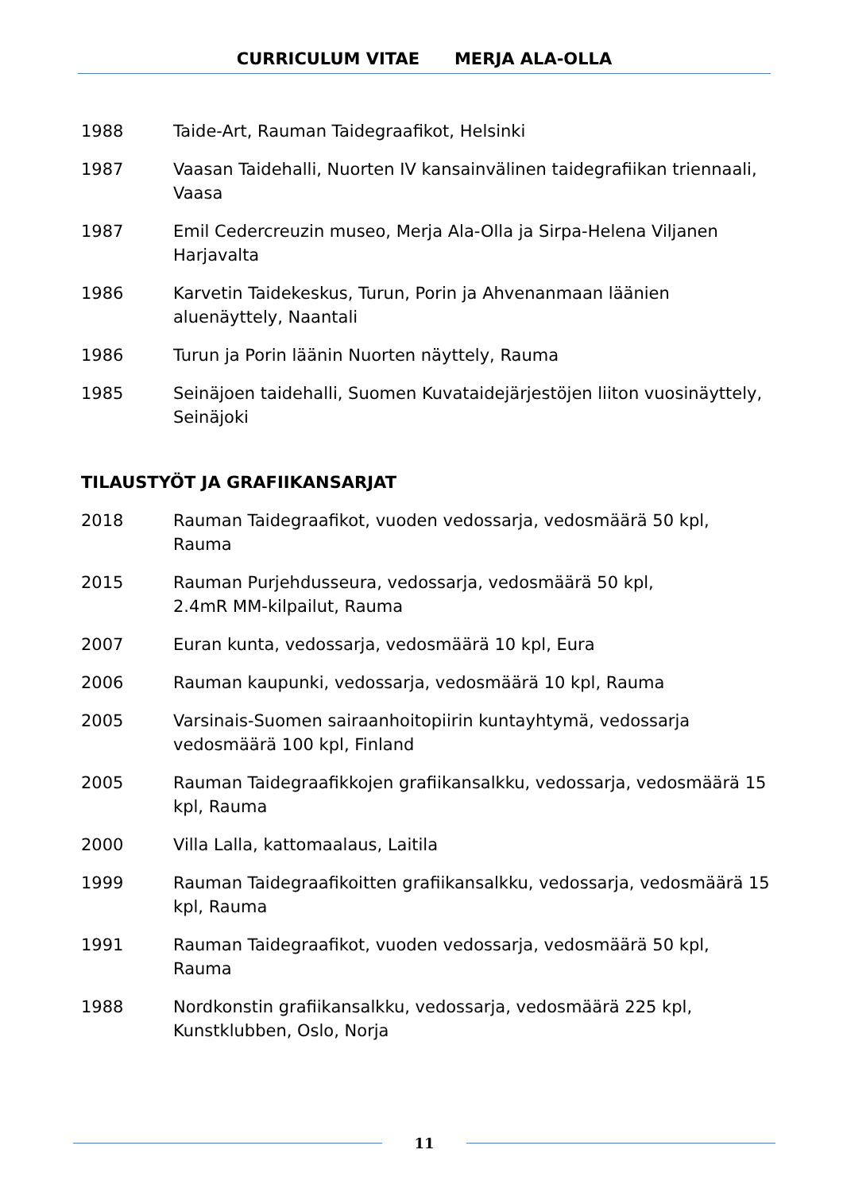CURRICULUM VITAE MERJA ALA-OLLA
1988 Taide-Art, Rauman Taidegraafikot, Helsinki
1987 Vaasan Taidehalli, Nuorten IV kansainvälinen taidegrafiikan triennaali, Vaasa
1987 Emil Cedercreuzin museo, Merja Ala-Olla ja Sirpa-Helena Viljanen Harjavalta
1986 Karvetin Taidekeskus, Turun, Porin ja Ahvenanmaan läänien aluenäyttely, Naantali
1986 Turun ja Porin läänin Nuorten näyttely, Rauma
1985 Seinäjoen taidehalli, Suomen Kuvataidejärjestöjen liiton vuosinäyttely, Seinäjoki
TILAUSTYÖT JA GRAFIIKANSARJAT
2018 Rauman Taidegraafikot, vuoden vedossarja, vedosmäärä 50 kpl, Rauma
2015 Rauman Purjehdusseura, vedossarja, vedosmäärä 50 kpl,
2.4mR MM-kilpailut, Rauma
2007 Euran kunta, vedossarja, vedosmäärä 10 kpl, Eura
2006 Rauman kaupunki, vedossarja, vedosmäärä 10 kpl, Rauma
2005 Varsinais-Suomen sairaanhoitopiirin kuntayhtymä, vedossarja vedosmäärä 100 kpl, Finland
2005 Rauman Taidegraafikkojen grafiikansalkku, vedossarja, vedosmäärä 15 kpl, Rauma
2000 Villa Lalla, kattomaalaus, Laitila
1999 Rauman Taidegraafikoitten grafiikansalkku, vedossarja, vedosmäärä 15 kpl, Rauma
1991 Rauman Taidegraafikot, vuoden vedossarja, vedosmäärä 50 kpl, Rauma
1988 Nordkonstin grafiikansalkku, vedossarja, vedosmäärä 225 kpl, Kunstklubben, Oslo, Norja
11